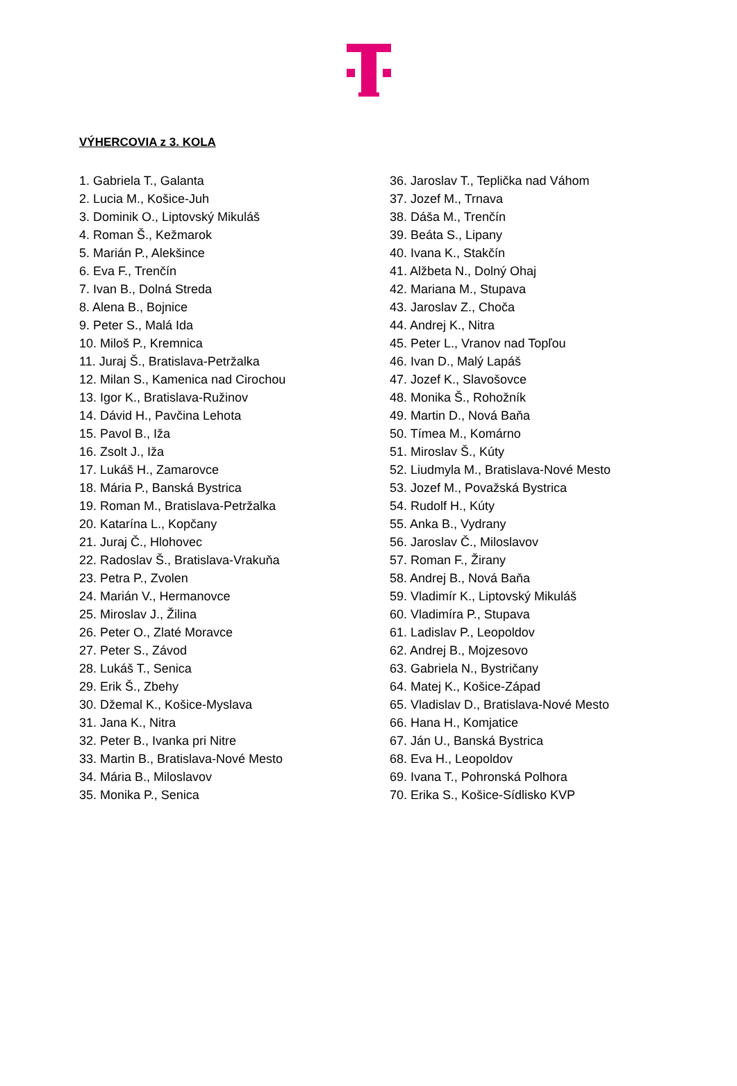VÝHERCOVIA z 3. KOLA
1. Gabriela T., Galanta
2. Lucia M., Košice-Juh
3. Dominik O., Liptovský Mikuláš
4. Roman Š., Kežmarok
5. Marián P., Alekšince
6. Eva F., Trenčín
7. Ivan B., Dolná Streda
8. Alena B., Bojnice
9. Peter S., Malá Ida
10. Miloš P., Kremnica
11. Juraj Š., Bratislava-Petržalka
12. Milan S., Kamenica nad Cirochou
13. Igor K., Bratislava-Ružinov
14. Dávid H., Pavčina Lehota
15. Pavol B., Iža
16. Zsolt J., Iža
17. Lukáš H., Zamarovce
18. Mária P., Banská Bystrica
19. Roman M., Bratislava-Petržalka
20. Katarína L., Kopčany
21. Juraj Č., Hlohovec
22. Radoslav Š., Bratislava-Vrakuňa
23. Petra P., Zvolen
24. Marián V., Hermanovce
25. Miroslav J., Žilina
26. Peter O., Zlaté Moravce
27. Peter S., Závod
28. Lukáš T., Senica
29. Erik Š., Zbehy
30. Džemal K., Košice-Myslava
31. Jana K., Nitra
32. Peter B., Ivanka pri Nitre
33. Martin B., Bratislava-Nové Mesto
34. Mária B., Miloslavov
35. Monika P., Senica
36. Jaroslav T., Teplička nad Váhom
37. Jozef M., Trnava
38. Dáša M., Trenčín
39. Beáta S., Lipany
40. Ivana K., Stakčín
41. Alžbeta N., Dolný Ohaj
42. Mariana M., Stupava
43. Jaroslav Z., Choča
44. Andrej K., Nitra
45. Peter L., Vranov nad Topľou
46. Ivan D., Malý Lapáš
47. Jozef K., Slavošovce
48. Monika Š., Rohožník
49. Martin D., Nová Baňa
50. Tímea M., Komárno
51. Miroslav Š., Kúty
52. Liudmyla M., Bratislava-Nové Mesto
53. Jozef M., Považská Bystrica
54. Rudolf H., Kúty
55. Anka B., Vydrany
56. Jaroslav Č., Miloslavov
57. Roman F., Žirany
58. Andrej B., Nová Baňa
59. Vladimír K., Liptovský Mikuláš
60. Vladimíra P., Stupava
61. Ladislav P., Leopoldov
62. Andrej B., Mojzesovo
63. Gabriela N., Bystričany
64. Matej K., Košice-Západ
65. Vladislav D., Bratislava-Nové Mesto
66. Hana H., Komjatice
67. Ján U., Banská Bystrica
68. Eva H., Leopoldov
69. Ivana T., Pohronská Polhora
70. Erika S., Košice-Sídlisko KVP